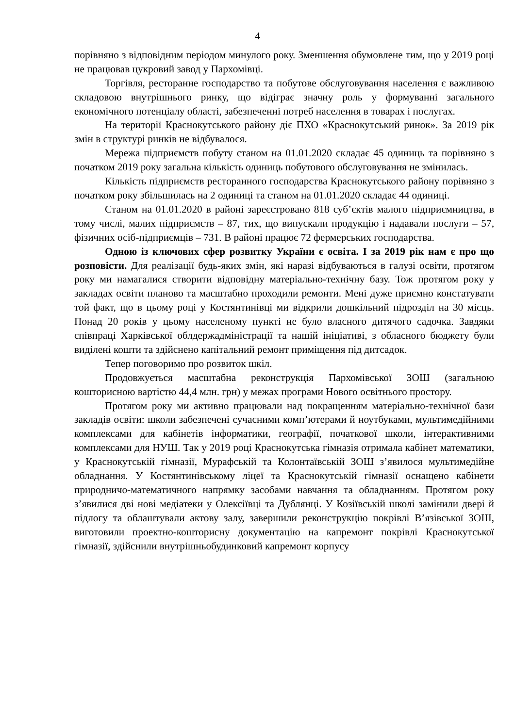4
порівняно з відповідним періодом минулого року. Зменшення обумовлене тим, що у 2019 році не працював цукровий завод у Пархомівці.
Торгівля, ресторанне господарство та побутове обслуговування населення є важливою складовою внутрішнього ринку, що відіграє значну роль у формуванні загального економічного потенціалу області, забезпеченні потреб населення в товарах і послугах.
На території Краснокутського району діє ПХО «Краснокутський ринок». За 2019 рік змін в структурі ринків не відбувалося.
Мережа підприємств побуту станом на 01.01.2020 складає 45 одиниць та порівняно з початком 2019 року загальна кількість одиниць побутового обслуговування не змінилась.
Кількість підприємств ресторанного господарства Краснокутського району порівняно з початком року збільшилась на 2 одиниці та станом на 01.01.2020 складає 44 одиниці.
Станом на 01.01.2020 в районі зареєстровано 818 суб’єктів малого підприємництва, в тому числі, малих підприємств – 87, тих, що випускали продукцію і надавали послуги – 57, фізичних осіб-підприємців – 731. В районі працює 72 фермерських господарства.
Одною із ключових сфер розвитку України є освіта. І за 2019 рік нам є про що розповісти. Для реалізації будь-яких змін, які наразі відбуваються в галузі освіти, протягом року ми намагалися створити відповідну матеріально-технічну базу. Тож протягом року у закладах освіти планово та масштабно проходили ремонти. Мені дуже приємно констатувати той факт, що в цьому році у Костянтинівці ми відкрили дошкільний підрозділ на 30 місць. Понад 20 років у цьому населеному пункті не було власного дитячого садочка. Завдяки співпраці Харківської облдержадміністрації та нашій ініціативі, з обласного бюджету були виділені кошти та здійснено капітальний ремонт приміщення під дитсадок.
Тепер поговоримо про розвиток шкіл.
Продовжується масштабна реконструкція Пархомівської ЗОШ (загальною кошторисною вартістю 44,4 млн. грн) у межах програми Нового освітнього простору.
Протягом року ми активно працювали над покращенням матеріально-технічної бази закладів освіти: школи забезпечені сучасними комп’ютерами й ноутбуками, мультимедійними комплексами для кабінетів інформатики, географії, початкової школи, інтерактивними комплексами для НУШ. Так у 2019 році Краснокутська гімназія отримала кабінет математики, у Краснокутській гімназії, Мурафській та Колонтаївській ЗОШ з’явилося мультимедійне обладнання. У Костянтинівському ліцеї та Краснокутській гімназії оснащено кабінети природничо-математичного напрямку засобами навчання та обладнанням. Протягом року з’явилися дві нові медіатеки у Олексіївці та Дублянці. У Козіївській школі замінили двері й підлогу та облаштували актову залу, завершили реконструкцію покрівлі В’язівської ЗОШ, виготовили проектно-кошторисну документацію на капремонт покрівлі Краснокутської гімназії, здійснили внутрішньобудинковий капремонт корпусу